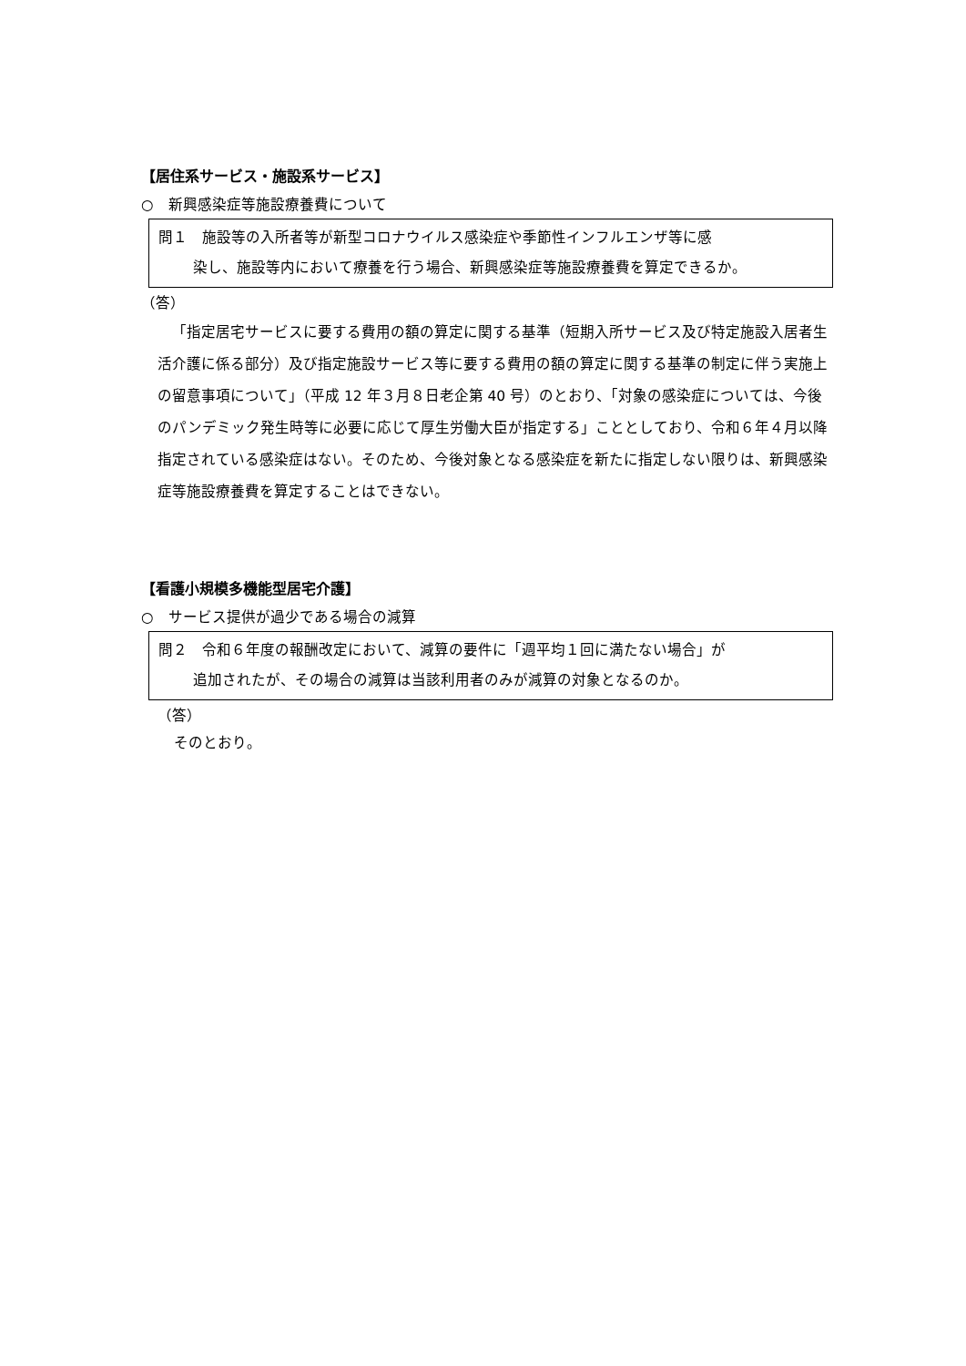【居住系サービス・施設系サービス】
○　新興感染症等施設療養費について
問１　施設等の入所者等が新型コロナウイルス感染症や季節性インフルエンザ等に感
染し、施設等内において療養を行う場合、新興感染症等施設療養費を算定できるか。
（答）
「指定居宅サービスに要する費用の額の算定に関する基準（短期入所サービス及び特定施設入居者生活介護に係る部分）及び指定施設サービス等に要する費用の額の算定に関する基準の制定に伴う実施上の留意事項について」（平成 12 年３月８日老企第 40 号）のとおり、「対象の感染症については、今後のパンデミック発生時等に必要に応じて厚生労働大臣が指定する」こととしており、令和６年４月以降指定されている感染症はない。そのため、今後対象となる感染症を新たに指定しない限りは、新興感染症等施設療養費を算定することはできない。
【看護小規模多機能型居宅介護】
○　サービス提供が過少である場合の減算
問２　令和６年度の報酬改定において、減算の要件に「週平均１回に満たない場合」が
追加されたが、その場合の減算は当該利用者のみが減算の対象となるのか。
（答）
そのとおり。